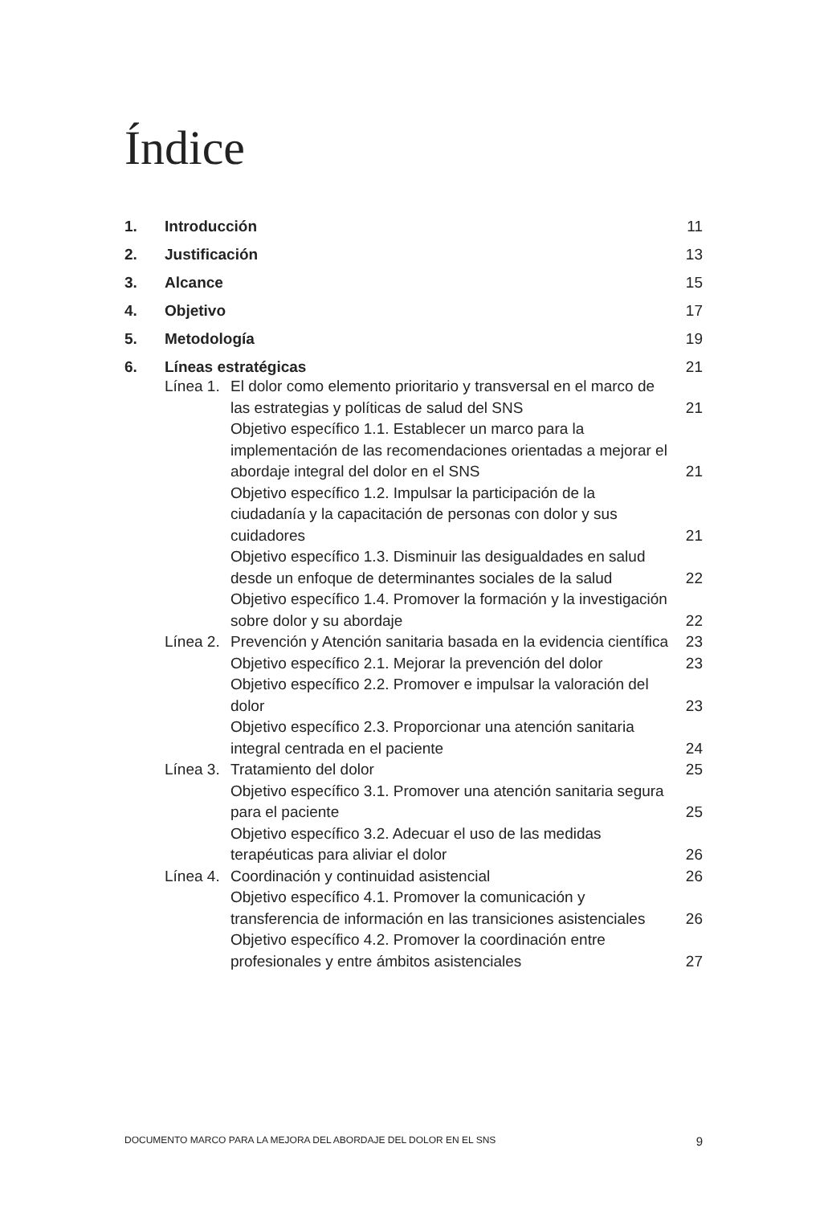Índice
1. Introducción 11
2. Justificación 13
3. Alcance 15
4. Objetivo 17
5. Metodología 19
6. Líneas estratégicas 21
Línea 1. El dolor como elemento prioritario y transversal en el marco de las estrategias y políticas de salud del SNS 21
Objetivo específico 1.1. Establecer un marco para la implementación de las recomendaciones orientadas a mejorar el abordaje integral del dolor en el SNS 21
Objetivo específico 1.2. Impulsar la participación de la ciudadanía y la capacitación de personas con dolor y sus cuidadores 21
Objetivo específico 1.3. Disminuir las desigualdades en salud desde un enfoque de determinantes sociales de la salud 22
Objetivo específico 1.4. Promover la formación y la investigación sobre dolor y su abordaje 22
Línea 2. Prevención y Atención sanitaria basada en la evidencia científica 23
Objetivo específico 2.1. Mejorar la prevención del dolor 23
Objetivo específico 2.2. Promover e impulsar la valoración del dolor 23
Objetivo específico 2.3. Proporcionar una atención sanitaria integral centrada en el paciente 24
Línea 3. Tratamiento del dolor 25
Objetivo específico 3.1. Promover una atención sanitaria segura para el paciente 25
Objetivo específico 3.2. Adecuar el uso de las medidas terapéuticas para aliviar el dolor 26
Línea 4. Coordinación y continuidad asistencial 26
Objetivo específico 4.1. Promover la comunicación y transferencia de información en las transiciones asistenciales 26
Objetivo específico 4.2. Promover la coordinación entre profesionales y entre ámbitos asistenciales 27
DOCUMENTO MARCO PARA LA MEJORA DEL ABORDAJE DEL DOLOR EN EL SNS 9